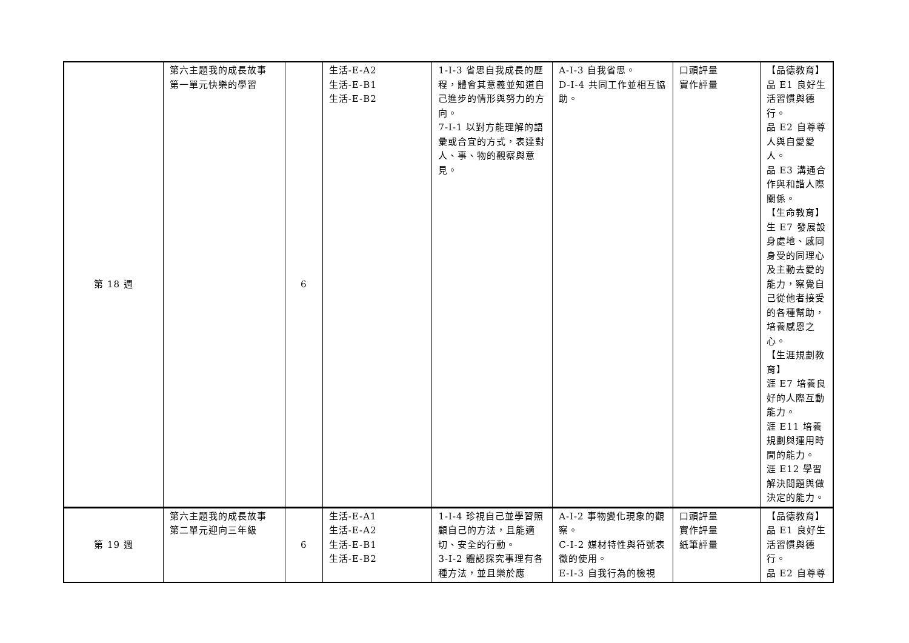| 第 18 週 | 第六主題我的成長故事 第一單元快樂的學習 | 6 | 生活-E-A2 生活-E-B1 生活-E-B2 | 1-I-3 省思自我成長的歷程，體會其意義並知道自己進步的情形與努力的方向。 7-I-1 以對方能理解的語彙或合宜的方式，表達對人、事、物的觀察與意見。 | A-I-3 自我省思。 D-I-4 共同工作並相互協助。 | 口頭評量 實作評量 | 【品德教育】 品 E1 良好生活習慣與德行。 品 E2 自尊尊人與自愛愛人。 品 E3 溝通合作與和諧人際關係。 【生命教育】 生 E7 發展設身處地、感同身受的同理心及主動去愛的能力，察覺自己從他者接受的各種幫助，培養感恩之心。 【生涯規劃教育】 涯 E7 培養良好的人際互動能力。 涯 E11 培養規劃與運用時間的能力。 涯 E12 學習解決問題與做決定的能力。 |
| 第 19 週 | 第六主題我的成長故事 第二單元迎向三年級 | 6 | 生活-E-A1 生活-E-A2 生活-E-B1 生活-E-B2 | 1-I-4 珍視自己並學習照顧自己的方法，且能適切、安全的行動。 3-I-2 體認探究事理有各種方法，並且樂於應 | A-I-2 事物變化現象的觀察。 C-I-2 媒材特性與符號表徵的使用。 E-I-3 自我行為的檢視 | 口頭評量 實作評量 紙筆評量 | 【品德教育】 品 E1 良好生活習慣與德行。 品 E2 自尊尊 |